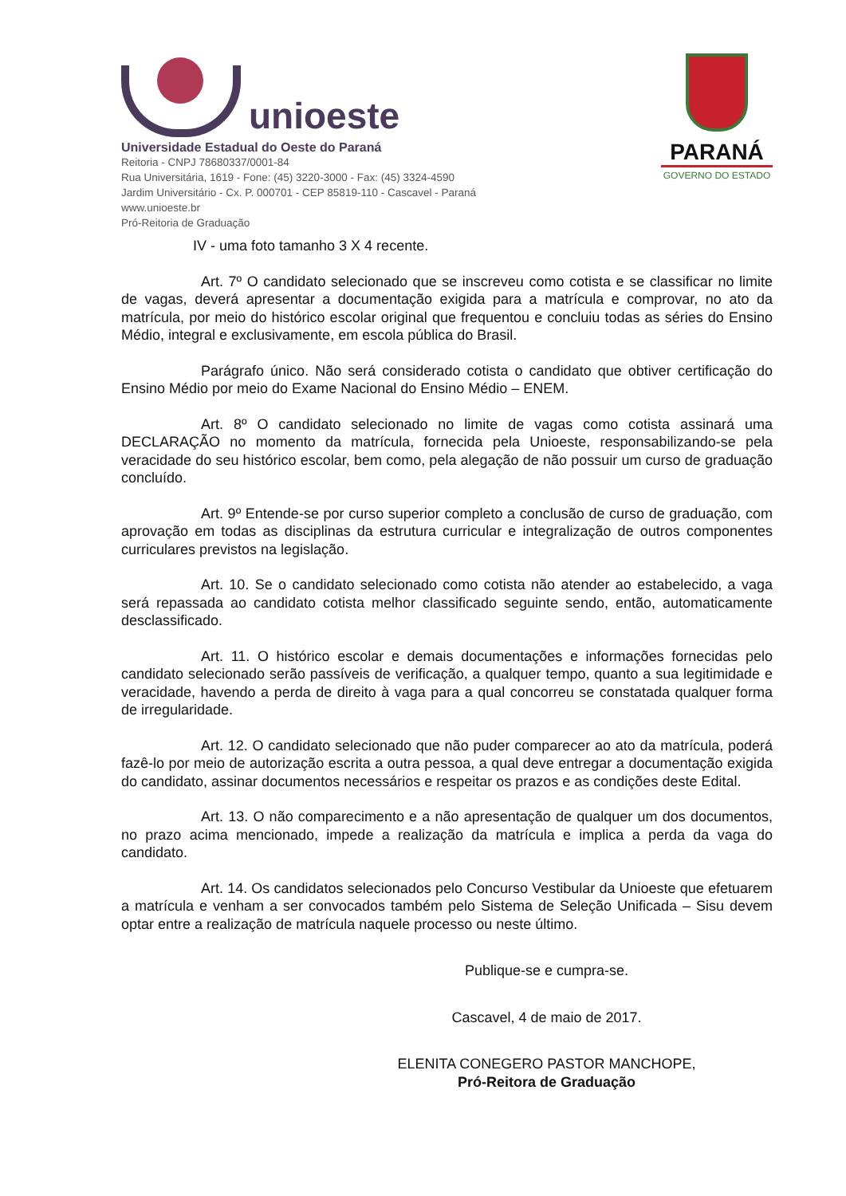unioeste
Universidade Estadual do Oeste do Paraná
Reitoria - CNPJ 78680337/0001-84
Rua Universitária, 1619 - Fone: (45) 3220-3000 - Fax: (45) 3324-4590
Jardim Universitário - Cx. P. 000701 - CEP 85819-110 - Cascavel - Paraná
www.unioeste.br
Pró-Reitoria de Graduação
PARANÁ
GOVERNO DO ESTADO
IV - uma foto tamanho 3 X 4 recente.
Art. 7º O candidato selecionado que se inscreveu como cotista e se classificar no limite de vagas, deverá apresentar a documentação exigida para a matrícula e comprovar, no ato da matrícula, por meio do histórico escolar original que frequentou e concluiu todas as séries do Ensino Médio, integral e exclusivamente, em escola pública do Brasil.
Parágrafo único. Não será considerado cotista o candidato que obtiver certificação do Ensino Médio por meio do Exame Nacional do Ensino Médio – ENEM.
Art. 8º O candidato selecionado no limite de vagas como cotista assinará uma DECLARAÇÃO no momento da matrícula, fornecida pela Unioeste, responsabilizando-se pela veracidade do seu histórico escolar, bem como, pela alegação de não possuir um curso de graduação concluído.
Art. 9º Entende-se por curso superior completo a conclusão de curso de graduação, com aprovação em todas as disciplinas da estrutura curricular e integralização de outros componentes curriculares previstos na legislação.
Art. 10. Se o candidato selecionado como cotista não atender ao estabelecido, a vaga será repassada ao candidato cotista melhor classificado seguinte sendo, então, automaticamente desclassificado.
Art. 11. O histórico escolar e demais documentações e informações fornecidas pelo candidato selecionado serão passíveis de verificação, a qualquer tempo, quanto a sua legitimidade e veracidade, havendo a perda de direito à vaga para a qual concorreu se constatada qualquer forma de irregularidade.
Art. 12. O candidato selecionado que não puder comparecer ao ato da matrícula, poderá fazê-lo por meio de autorização escrita a outra pessoa, a qual deve entregar a documentação exigida do candidato, assinar documentos necessários e respeitar os prazos e as condições deste Edital.
Art. 13. O não comparecimento e a não apresentação de qualquer um dos documentos, no prazo acima mencionado, impede a realização da matrícula e implica a perda da vaga do candidato.
Art. 14. Os candidatos selecionados pelo Concurso Vestibular da Unioeste que efetuarem a matrícula e venham a ser convocados também pelo Sistema de Seleção Unificada – Sisu devem optar entre a realização de matrícula naquele processo ou neste último.
Publique-se e cumpra-se.
Cascavel, 4 de maio de 2017.
ELENITA CONEGERO PASTOR MANCHOPE,
Pró-Reitora de Graduação